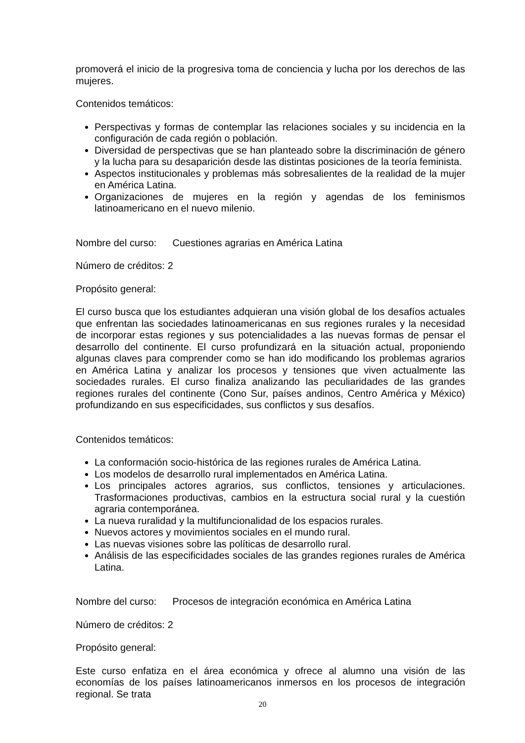promoverá el inicio de la progresiva toma de conciencia y lucha por los derechos de las mujeres.
Contenidos temáticos:
Perspectivas y formas de contemplar las relaciones sociales y su incidencia en la configuración de cada región o población.
Diversidad de perspectivas que se han planteado sobre la discriminación de género y la lucha para su desaparición desde las distintas posiciones de la teoría feminista.
Aspectos institucionales y problemas más sobresalientes de la realidad de la mujer en América Latina.
Organizaciones de mujeres en la región y agendas de los feminismos latinoamericano en el nuevo milenio.
Nombre del curso: Cuestiones agrarias en América Latina
Número de créditos: 2
Propósito general:
El curso busca que los estudiantes adquieran una visión global de los desafíos actuales que enfrentan las sociedades latinoamericanas en sus regiones rurales y la necesidad de incorporar estas regiones y sus potencialidades a las nuevas formas de pensar el desarrollo del continente. El curso profundizará en la situación actual, proponiendo algunas claves para comprender como se han ido modificando los problemas agrarios en América Latina y analizar los procesos y tensiones que viven actualmente las sociedades rurales. El curso finaliza analizando las peculiaridades de las grandes regiones rurales del continente (Cono Sur, países andinos, Centro América y México) profundizando en sus especificidades, sus conflictos y sus desafíos.
Contenidos temáticos:
La conformación socio-histórica de las regiones rurales de América Latina.
Los modelos de desarrollo rural implementados en América Latina.
Los principales actores agrarios, sus conflictos, tensiones y articulaciones. Trasformaciones productivas, cambios en la estructura social rural y la cuestión agraria contemporánea.
La nueva ruralidad y la multifuncionalidad de los espacios rurales.
Nuevos actores y movimientos sociales en el mundo rural.
Las nuevas visiones sobre las políticas de desarrollo rural.
Análisis de las especificidades sociales de las grandes regiones rurales de América Latina.
Nombre del curso: Procesos de integración económica en América Latina
Número de créditos: 2
Propósito general:
Este curso enfatiza en el área económica y ofrece al alumno una visión de las economías de los países latinoamericanos inmersos en los procesos de integración regional. Se trata
20